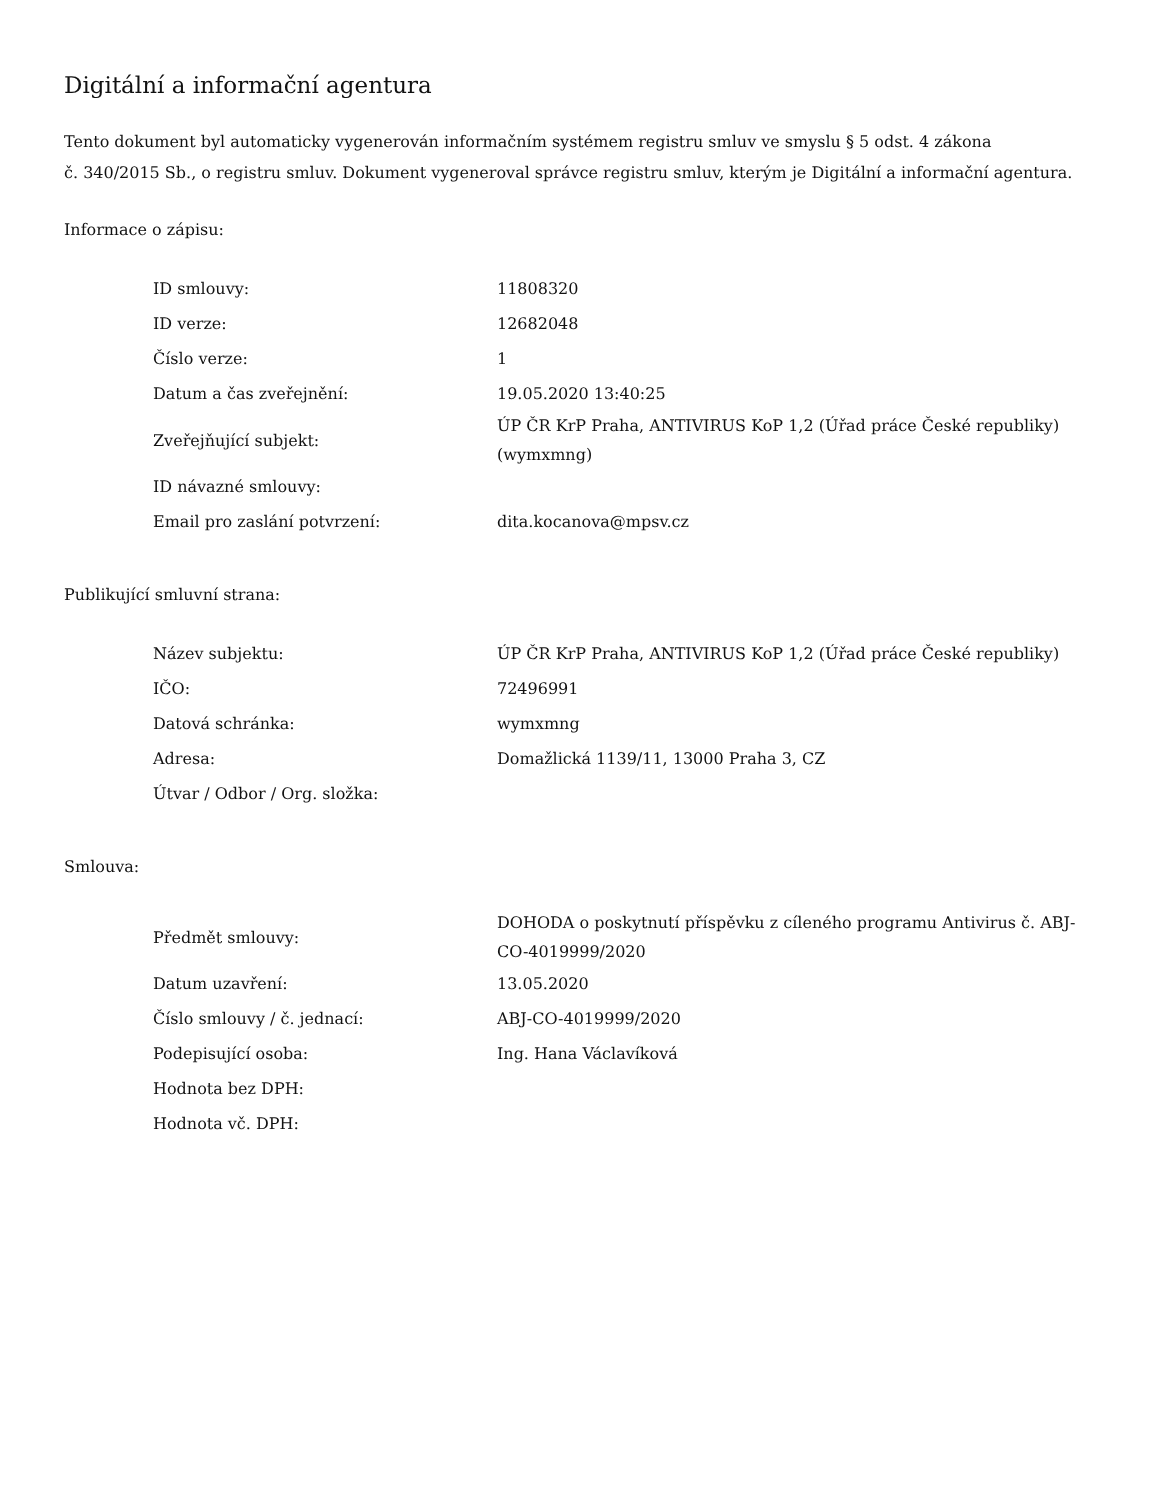Digitální a informační agentura
Tento dokument byl automaticky vygenerován informačním systémem registru smluv ve smyslu § 5 odst. 4 zákona
č. 340/2015 Sb., o registru smluv. Dokument vygeneroval správce registru smluv, kterým je Digitální a informační agentura.
Informace o zápisu:
| ID smlouvy: | 11808320 |
| ID verze: | 12682048 |
| Číslo verze: | 1 |
| Datum a čas zveřejnění: | 19.05.2020 13:40:25 |
| Zveřejňující subjekt: | ÚP ČR KrP Praha, ANTIVIRUS KoP 1,2 (Úřad práce České republiky) (wymxmng) |
| ID návazné smlouvy: | |
| Email pro zaslání potvrzení: | dita.kocanova@mpsv.cz |
Publikující smluvní strana:
| Název subjektu: | ÚP ČR KrP Praha, ANTIVIRUS KoP 1,2 (Úřad práce České republiky) |
| IČO: | 72496991 |
| Datová schránka: | wymxmng |
| Adresa: | Domažlická 1139/11, 13000 Praha 3, CZ |
| Útvar / Odbor / Org. složka: | |
Smlouva:
| Předmět smlouvy: | DOHODA o poskytnutí příspěvku z cíleného programu Antivirus č. ABJ-CO-4019999/2020 |
| Datum uzavření: | 13.05.2020 |
| Číslo smlouvy / č. jednací: | ABJ-CO-4019999/2020 |
| Podepisující osoba: | Ing. Hana Václavíková |
| Hodnota bez DPH: | |
| Hodnota vč. DPH: | |